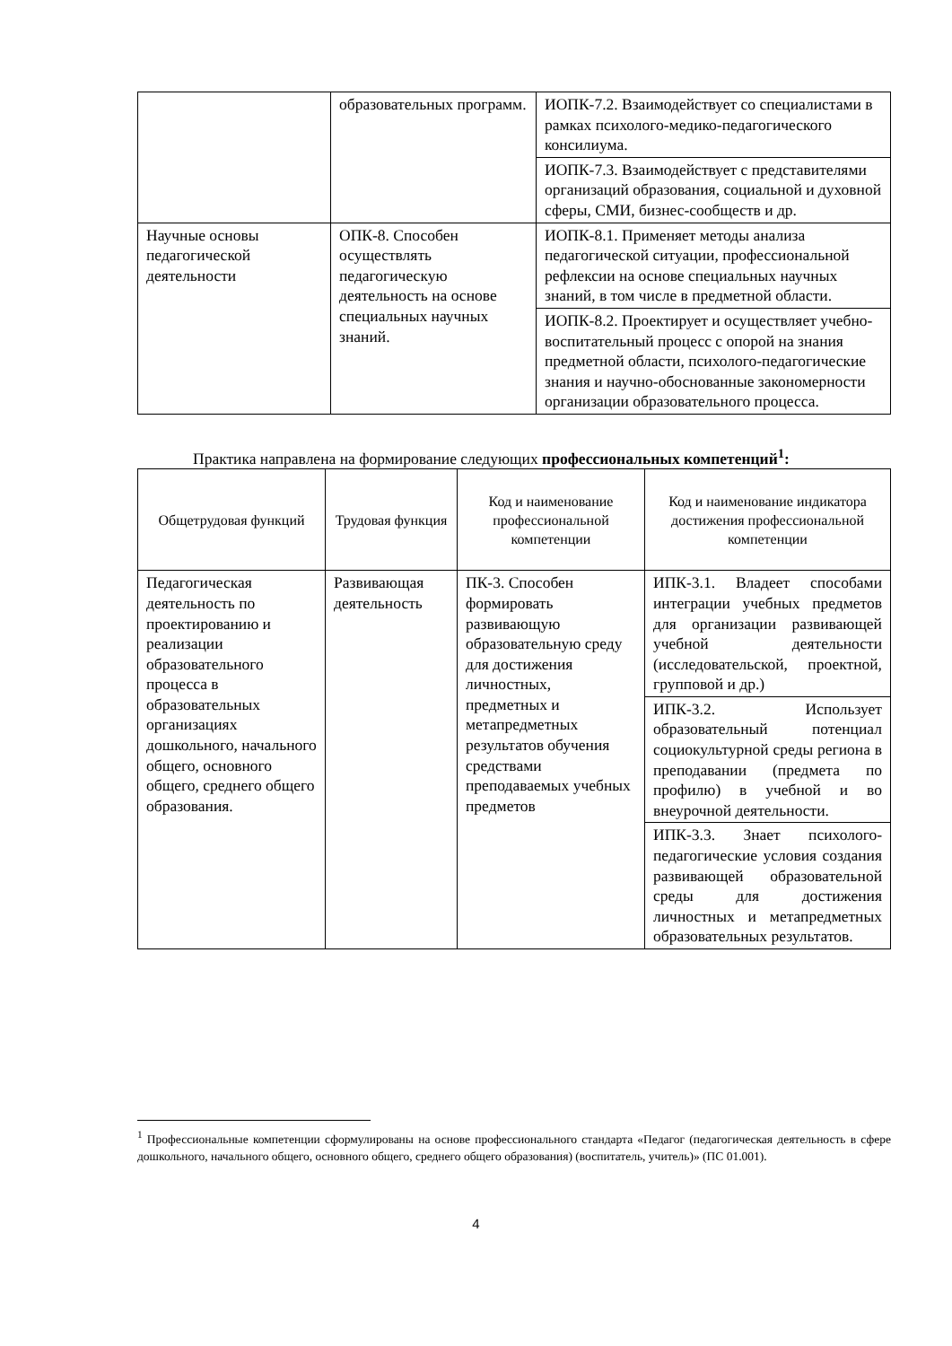| | образовательных программ. | ИОПК-7.2. Взаимодействует со специалистами в рамках психолого-медико-педагогического консилиума. |
| | | ИОПК-7.3. Взаимодействует с представителями организаций образования, социальной и духовной сферы, СМИ, бизнес-сообществ и др. |
| Научные основы педагогической деятельности | ОПК-8. Способен осуществлять педагогическую деятельность на основе специальных научных знаний. | ИОПК-8.1. Применяет методы анализа педагогической ситуации, профессиональной рефлексии на основе специальных научных знаний, в том числе в предметной области. |
| | | ИОПК-8.2. Проектирует и осуществляет учебно-воспитательный процесс с опорой на знания предметной области, психолого-педагогические знания и научно-обоснованные закономерности организации образовательного процесса. |
Практика направлена на формирование следующих профессиональных компетенций<sup>1</sup>:
| Общетрудовая функций | Трудовая функция | Код и наименование профессиональной компетенции | Код и наименование индикатора достижения профессиональной компетенции |
| --- | --- | --- | --- |
| Педагогическая деятельность по проектированию и реализации образовательного процесса в образовательных организациях дошкольного, начального общего, основного общего, среднего общего образования. | Развивающая деятельность | ПК-3. Способен формировать развивающую образовательную среду для достижения личностных, предметных и метапредметных результатов обучения средствами преподаваемых учебных предметов | ИПК-3.1. Владеет способами интеграции учебных предметов для организации развивающей учебной деятельности (исследовательской, проектной, групповой и др.) |
| | | | ИПК-3.2. Использует образовательный потенциал социокультурной среды региона в преподавании (предмета по профилю) в учебной и во внеурочной деятельности. |
| | | | ИПК-3.3. Знает психолого-педагогические условия создания развивающей образовательной среды для достижения личностных и метапредметных образовательных результатов. |
<sup>1</sup> Профессиональные компетенции сформулированы на основе профессионального стандарта «Педагог (педагогическая деятельность в сфере дошкольного, начального общего, основного общего, среднего общего образования) (воспитатель, учитель)» (ПС 01.001).
4